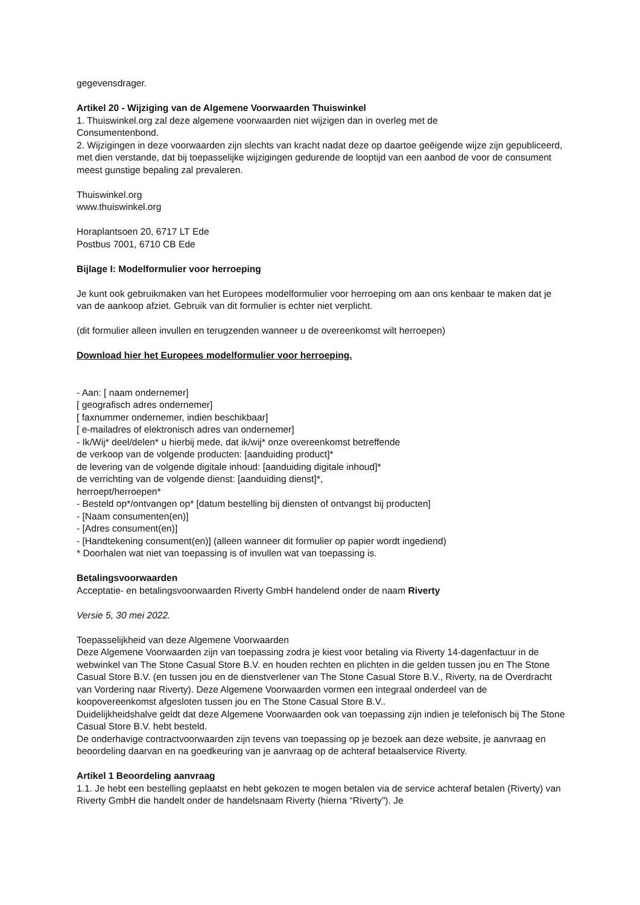gegevensdrager.
Artikel 20 - Wijziging van de Algemene Voorwaarden Thuiswinkel
1. Thuiswinkel.org zal deze algemene voorwaarden niet wijzigen dan in overleg met de
Consumentenbond.
2. Wijzigingen in deze voorwaarden zijn slechts van kracht nadat deze op daartoe geëigende wijze zijn gepubliceerd, met dien verstande, dat bij toepasselijke wijzigingen gedurende de looptijd van een aanbod de voor de consument meest gunstige bepaling zal prevaleren.
Thuiswinkel.org
www.thuiswinkel.org
Horaplantsoen 20, 6717 LT Ede
Postbus 7001, 6710 CB Ede
Bijlage I: Modelformulier voor herroeping
Je kunt ook gebruikmaken van het Europees modelformulier voor herroeping om aan ons kenbaar te maken dat je van de aankoop afziet. Gebruik van dit formulier is echter niet verplicht.
(dit formulier alleen invullen en terugzenden wanneer u de overeenkomst wilt herroepen)
Download hier het Europees modelformulier voor herroeping.
- Aan: [ naam ondernemer]
[ geografisch adres ondernemer]
[ faxnummer ondernemer, indien beschikbaar]
[ e-mailadres of elektronisch adres van ondernemer]
- Ik/Wij* deel/delen* u hierbij mede, dat ik/wij* onze overeenkomst betreffende
de verkoop van de volgende producten: [aanduiding product]*
de levering van de volgende digitale inhoud: [aanduiding digitale inhoud]*
de verrichting van de volgende dienst: [aanduiding dienst]*,
herroept/herroepen*
- Besteld op*/ontvangen op* [datum bestelling bij diensten of ontvangst bij producten]
- [Naam consumenten(en)]
- [Adres consument(en)]
- [Handtekening consument(en)] (alleen wanneer dit formulier op papier wordt ingediend)
* Doorhalen wat niet van toepassing is of invullen wat van toepassing is.
Betalingsvoorwaarden
Acceptatie- en betalingsvoorwaarden Riverty GmbH handelend onder de naam Riverty
Versie 5, 30 mei 2022.
Toepasselijkheid van deze Algemene Voorwaarden
Deze Algemene Voorwaarden zijn van toepassing zodra je kiest voor betaling via Riverty 14-dagenfactuur in de webwinkel van The Stone Casual Store B.V. en houden rechten en plichten in die gelden tussen jou en The Stone Casual Store B.V. (en tussen jou en de dienstverlener van The Stone Casual Store B.V., Riverty, na de Overdracht van Vordering naar Riverty). Deze Algemene Voorwaarden vormen een integraal onderdeel van de koopovereenkomst afgesloten tussen jou en The Stone Casual Store B.V..
Duidelijkheidshalve geldt dat deze Algemene Voorwaarden ook van toepassing zijn indien je telefonisch bij The Stone Casual Store B.V. hebt besteld.
De onderhavige contractvoorwaarden zijn tevens van toepassing op je bezoek aan deze website, je aanvraag en beoordeling daarvan en na goedkeuring van je aanvraag op de achteraf betaalservice Riverty.
Artikel 1 Beoordeling aanvraag
1.1. Je hebt een bestelling geplaatst en hebt gekozen te mogen betalen via de service achteraf betalen (Riverty) van Riverty GmbH die handelt onder de handelsnaam Riverty (hierna “Riverty”). Je